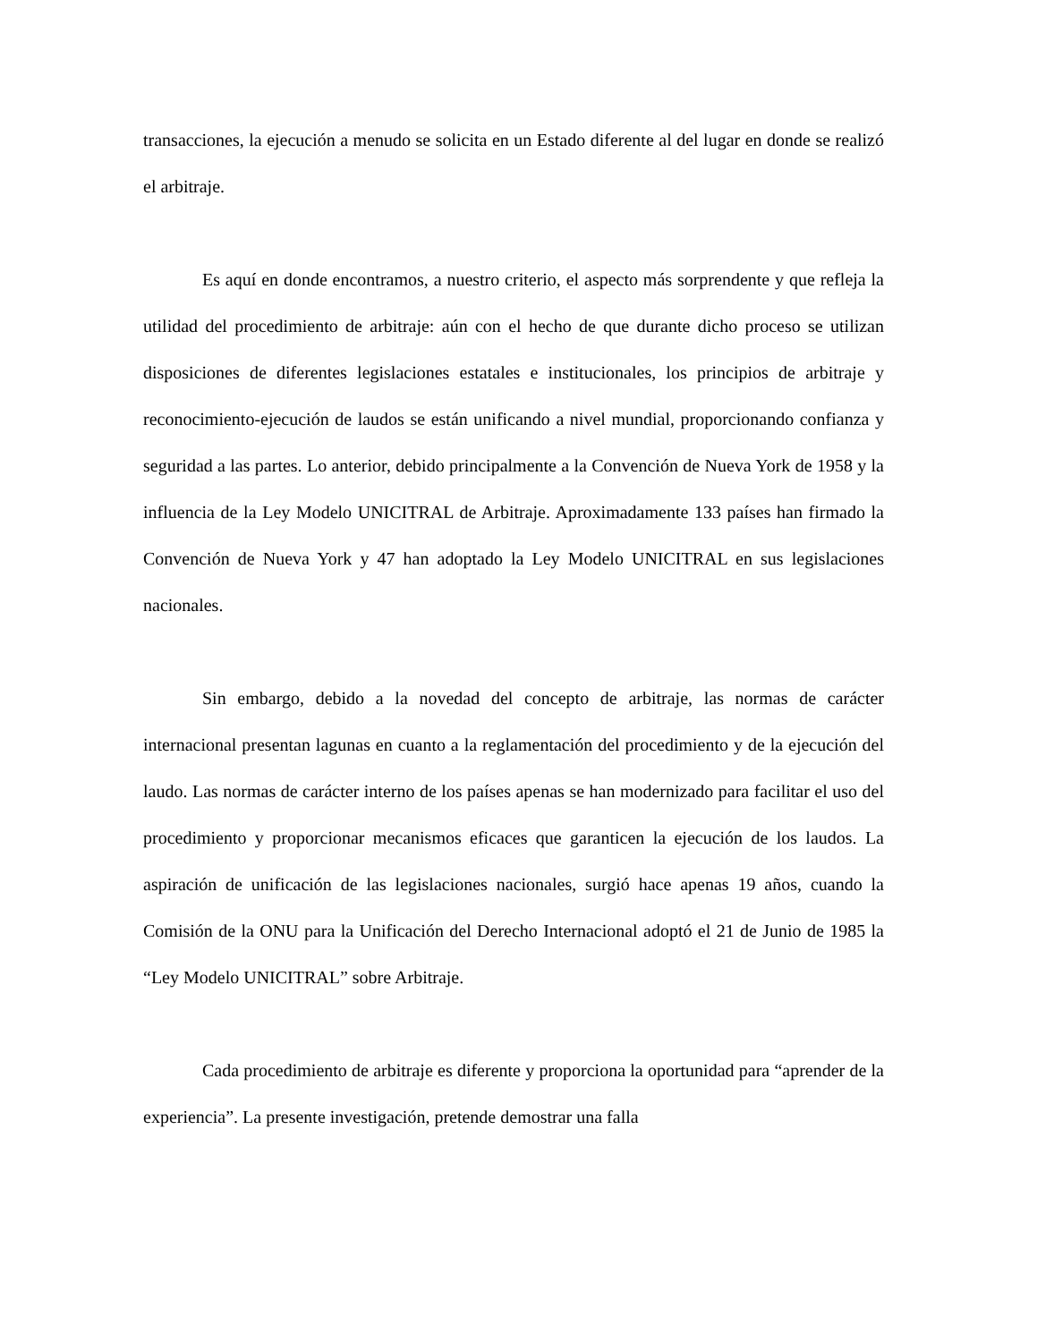transacciones, la ejecución a menudo se solicita en un Estado diferente al del lugar en donde se realizó el arbitraje.
Es aquí en donde encontramos, a nuestro criterio, el aspecto más sorprendente y que refleja la utilidad del procedimiento de arbitraje: aún con el hecho de que durante dicho proceso se utilizan disposiciones de diferentes legislaciones estatales e institucionales, los principios de arbitraje y reconocimiento-ejecución de laudos se están unificando a nivel mundial, proporcionando confianza y seguridad a las partes. Lo anterior, debido principalmente a la Convención de Nueva York de 1958 y la influencia de la Ley Modelo UNICITRAL de Arbitraje. Aproximadamente 133 países han firmado la Convención de Nueva York y 47 han adoptado la Ley Modelo UNICITRAL en sus legislaciones nacionales.
Sin embargo, debido a la novedad del concepto de arbitraje, las normas de carácter internacional presentan lagunas en cuanto a la reglamentación del procedimiento y de la ejecución del laudo. Las normas de carácter interno de los países apenas se han modernizado para facilitar el uso del procedimiento y proporcionar mecanismos eficaces que garanticen la ejecución de los laudos. La aspiración de unificación de las legislaciones nacionales, surgió hace apenas 19 años, cuando la Comisión de la ONU para la Unificación del Derecho Internacional adoptó el 21 de Junio de 1985 la “Ley Modelo UNICITRAL” sobre Arbitraje.
Cada procedimiento de arbitraje es diferente y proporciona la oportunidad para “aprender de la experiencia”. La presente investigación, pretende demostrar una falla